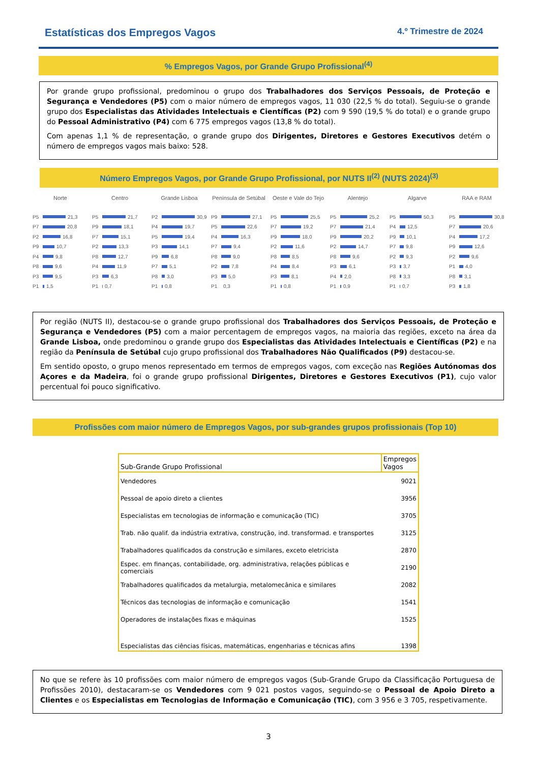Estatísticas dos Empregos Vagos 4.º Trimestre de 2024
% Empregos Vagos, por Grande Grupo Profissional<sup>(4)</sup>
Por grande grupo profissional, predominou o grupo dos Trabalhadores dos Serviços Pessoais, de Proteção e Segurança e Vendedores (P5) com o maior número de empregos vagos, 11 030 (22,5 % do total). Seguiu-se o grande grupo dos Especialistas das Atividades Intelectuais e Científicas (P2) com 9 590 (19,5 % do total) e o grande grupo do Pessoal Administrativo (P4) com 6 775 empregos vagos (13,8 % do total).
Com apenas 1,1 % de representação, o grande grupo dos Dirigentes, Diretores e Gestores Executivos detém o número de empregos vagos mais baixo: 528.
Número Empregos Vagos, por Grande Grupo Profissional, por NUTS II<sup>(2)</sup> (NUTS 2024)<sup>(3)</sup>
Norte
P5 21,3
P7 20,8
P2 16,8
P9 10,7
P4 9,8
P8 9,6
P3 9,5
P1 1,5
Centro
P5 21,7
P9 18,1
P7 15,1
P2 13,3
P8 12,7
P4 11,9
P3 6,3
P1 0,7
Grande Lisboa
P2 30,9
P4 19,7
P5 19,4
P3 14,1
P9 6,8
P7 5,1
P8 3,0
P1 0,8
Península de Setúbal
P9 27,1
P5 22,6
P4 16,3
P7 9,4
P8 9,0
P2 7,8
P3 5,0
P1 0,3
Oeste e Vale do Tejo
P5 25,5
P7 19,2
P9 18,0
P2 11,6
P8 8,5
P4 8,4
P3 8,1
P1 0,8
Alentejo
P5 25,2
P7 21,4
P9 20,2
P2 14,7
P8 9,6
P3 6,1
P4 2,0
P1 0,9
Algarve
P5 50,3
P4 12,5
P9 10,1
P7 9,8
P2 9,3
P3 3,7
P8 3,3
P1 0,7
RAA e RAM
P5 30,8
P7 20,6
P4 17,2
P9 12,6
P2 9,6
P1 4,0
P8 3,1
P3 1,8
Por região (NUTS II), destacou-se o grande grupo profissional dos Trabalhadores dos Serviços Pessoais, de Proteção e Segurança e Vendedores (P5) com a maior percentagem de empregos vagos, na maioria das regiões, exceto na área da Grande Lisboa, onde predominou o grande grupo dos Especialistas das Atividades Intelectuais e Científicas (P2) e na região da Península de Setúbal cujo grupo profissional dos Trabalhadores Não Qualificados (P9) destacou-se.
Em sentido oposto, o grupo menos representado em termos de empregos vagos, com exceção nas Regiões Autónomas dos Açores e da Madeira, foi o grande grupo profissional Dirigentes, Diretores e Gestores Executivos (P1), cujo valor percentual foi pouco significativo.
Profissões com maior número de Empregos Vagos, por sub-grandes grupos profissionais (Top 10)
| Sub-Grande Grupo Profissional | Empregos Vagos |
| --- | --- |
| Vendedores | 9021 |
| Pessoal de apoio direto a clientes | 3956 |
| Especialistas em tecnologias de informação e comunicação (TIC) | 3705 |
| Trab. não qualif. da indústria extrativa, construção, ind. transformad. e transportes | 3125 |
| Trabalhadores qualificados da construção e similares, exceto eletricista | 2870 |
| Espec. em finanças, contabilidade, org. administrativa, relações públicas e comerciais | 2190 |
| Trabalhadores qualificados da metalurgia, metalomecânica e similares | 2082 |
| Técnicos das tecnologias de informação e comunicação | 1541 |
| Operadores de instalações fixas e máquinas | 1525 |
| Especialistas das ciências físicas, matemáticas, engenharias e técnicas afins | 1398 |
No que se refere às 10 profissões com maior número de empregos vagos (Sub-Grande Grupo da Classificação Portuguesa de Profissões 2010), destacaram-se os Vendedores com 9 021 postos vagos, seguindo-se o Pessoal de Apoio Direto a Clientes e os Especialistas em Tecnologias de Informação e Comunicação (TIC), com 3 956 e 3 705, respetivamente.
3